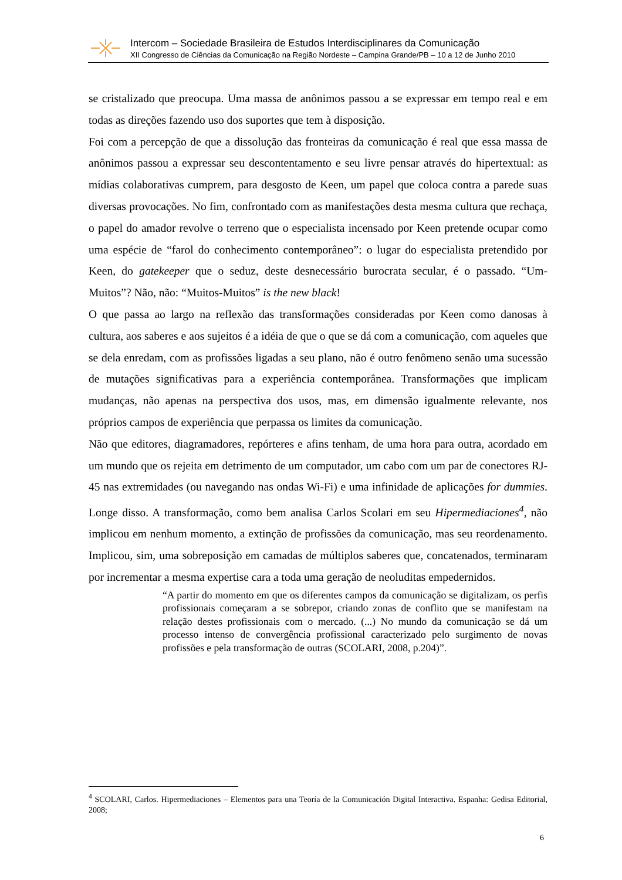Intercom – Sociedade Brasileira de Estudos Interdisciplinares da Comunicação
XII Congresso de Ciências da Comunicação na Região Nordeste – Campina Grande/PB – 10 a 12 de Junho 2010
se cristalizado que preocupa. Uma massa de anônimos passou a se expressar em tempo real e em todas as direções fazendo uso dos suportes que tem à disposição.
Foi com a percepção de que a dissolução das fronteiras da comunicação é real que essa massa de anônimos passou a expressar seu descontentamento e seu livre pensar através do hipertextual: as mídias colaborativas cumprem, para desgosto de Keen, um papel que coloca contra a parede suas diversas provocações. No fim, confrontado com as manifestações desta mesma cultura que rechaça, o papel do amador revolve o terreno que o especialista incensado por Keen pretende ocupar como uma espécie de “farol do conhecimento contemporâneo”: o lugar do especialista pretendido por Keen, do gatekeeper que o seduz, deste desnecessário burocrata secular, é o passado. “Um-Muitos”? Não, não: “Muitos-Muitos” is the new black!
O que passa ao largo na reflexão das transformações consideradas por Keen como danosas à cultura, aos saberes e aos sujeitos é a idéia de que o que se dá com a comunicação, com aqueles que se dela enredam, com as profissões ligadas a seu plano, não é outro fenômeno senão uma sucessão de mutações significativas para a experiência contemporânea. Transformações que implicam mudanças, não apenas na perspectiva dos usos, mas, em dimensão igualmente relevante, nos próprios campos de experiência que perpassa os limites da comunicação.
Não que editores, diagramadores, repórteres e afins tenham, de uma hora para outra, acordado em um mundo que os rejeita em detrimento de um computador, um cabo com um par de conectores RJ-45 nas extremidades (ou navegando nas ondas Wi-Fi) e uma infinidade de aplicações for dummies. Longe disso. A transformação, como bem analisa Carlos Scolari em seu Hipermediaciones<sup>4</sup>, não implicou em nenhum momento, a extinção de profissões da comunicação, mas seu reordenamento. Implicou, sim, uma sobreposição em camadas de múltiplos saberes que, concatenados, terminaram por incrementar a mesma expertise cara a toda uma geração de neoluditas empedernidos.
“A partir do momento em que os diferentes campos da comunicação se digitalizam, os perfis profissionais começaram a se sobrepor, criando zonas de conflito que se manifestam na relação destes profissionais com o mercado. (...) No mundo da comunicação se dá um processo intenso de convergência profissional caracterizado pelo surgimento de novas profissões e pela transformação de outras (SCOLARI, 2008, p.204)”.
<sup>4</sup> SCOLARI, Carlos. Hipermediaciones – Elementos para una Teoría de la Comunicación Digital Interactiva. Espanha: Gedisa Editorial, 2008;
6